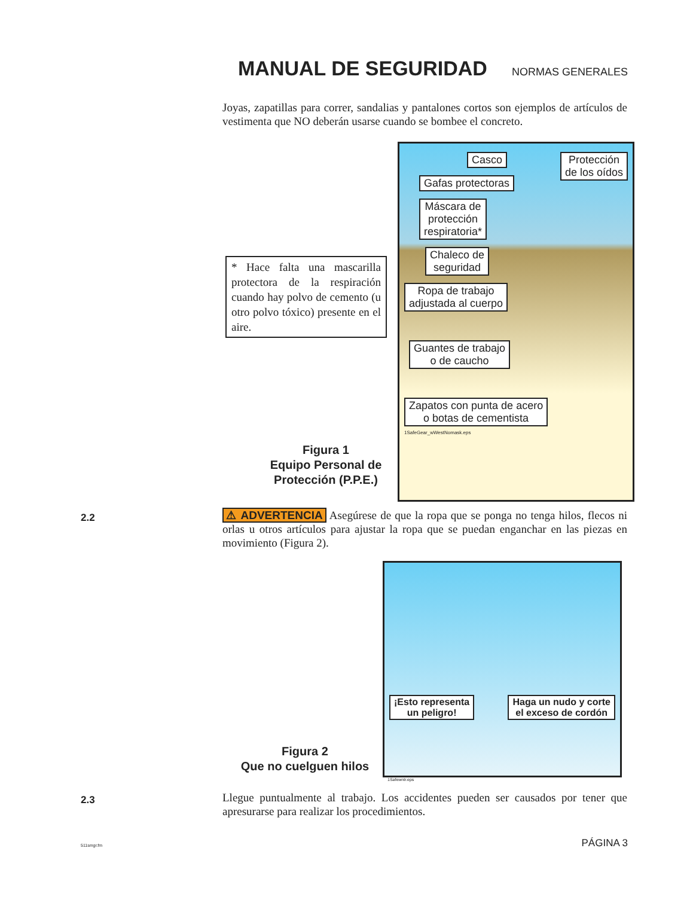MANUAL DE SEGURIDAD
NORMAS GENERALES
Joyas, zapatillas para correr, sandalias y pantalones cortos son ejemplos de artículos de vestimenta que NO deberán usarse cuando se bombee el concreto.
* Hace falta una mascarilla protectora de la respiración cuando hay polvo de cemento (u otro polvo tóxico) presente en el aire.
Casco
Protección
de los oídos
Gafas protectoras
Máscara de
protección
respiratoria*
Chaleco de
seguridad
Ropa de trabajo
adjustada al cuerpo
Guantes de trabajo
o de caucho
Zapatos con punta de acero
o botas de cementista
1SafeGear_wWestNomask.eps
Figura 1
Equipo Personal de Protección (P.P.E.)
2.2
⚠ ADVERTENCIA Asegúrese de que la ropa que se ponga no tenga hilos, flecos ni orlas u otros artículos para ajustar la ropa que se puedan enganchar en las piezas en movimiento (Figura 2).
¡Esto representa
un peligro!
Haga un nudo y corte
el exceso de cordón
1Safewntr.eps
Figura 2
Que no cuelguen hilos
2.3
Llegue puntualmente al trabajo. Los accidentes pueden ser causados por tener que apresurarse para realizar los procedimientos.
511smgr.fm PÁGINA 3